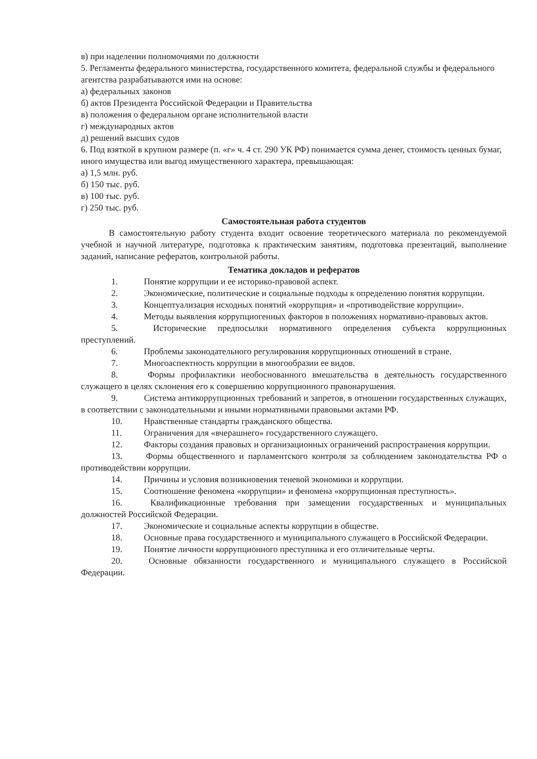в) при наделении полномочиями по должности
5. Регламенты федерального министерства, государственного комитета, федеральной службы и федерального агентства разрабатываются ими на основе:
а) федеральных законов
б) актов Президента Российской Федерации и Правительства
в) положения о федеральном органе исполнительной власти
г) международных актов
д) решений высших судов
6. Под взяткой в крупном размере (п. «г» ч. 4 ст. 290 УК РФ) понимается сумма денег, стоимость ценных бумаг, иного имущества или выгод имущественного характера, превышающая:
а) 1,5 млн. руб.
б) 150 тыс. руб.
в) 100 тыс. руб.
г) 250 тыс. руб.
Самостоятельная работа студентов
В самостоятельную работу студента входит освоение теоретического материала по рекомендуемой учебной и научной литературе, подготовка к практическим занятиям, подготовка презентаций, выполнение заданий, написание рефератов, контрольной работы.
Тематика докладов и рефератов
1. Понятие коррупции и ее историко-правовой аспект.
2. Экономические, политические и социальные подходы к определению понятия коррупции.
3. Концептуализация исходных понятий «коррупция» и «противодействие коррупции».
4. Методы выявления коррупциогенных факторов в положениях нормативно-правовых актов.
5. Исторические предпосылки нормативного определения субъекта коррупционных преступлений.
6. Проблемы законодательного регулирования коррупционных отношений в стране.
7. Многоаспектность коррупции в многообразии ее видов.
8. Формы профилактики необоснованного вмешательства в деятельность государственного служащего в целях склонения его к совершению коррупционного правонарушения.
9. Система антикоррупционных требований и запретов, в отношении государственных служащих, в соответствии с законодательными и иными нормативными правовыми актами РФ.
10. Нравственные стандарты гражданского общества.
11. Ограничения для «вчерашнего» государственного служащего.
12. Факторы создания правовых и организационных ограничений распространения коррупции.
13. Формы общественного и парламентского контроля за соблюдением законодательства РФ о противодействии коррупции.
14. Причины и условия возникновения теневой экономики и коррупции.
15. Соотношение феномена «коррупции» и феномена «коррупционная преступность».
16. Квалификационные требования при замещении государственных и муниципальных должностей Российской Федерации.
17. Экономические и социальные аспекты коррупции в обществе.
18. Основные права государственного и муниципального служащего в Российской Федерации.
19. Понятие личности коррупционного преступника и его отличительные черты.
20. Основные обязанности государственного и муниципального служащего в Российской Федерации.